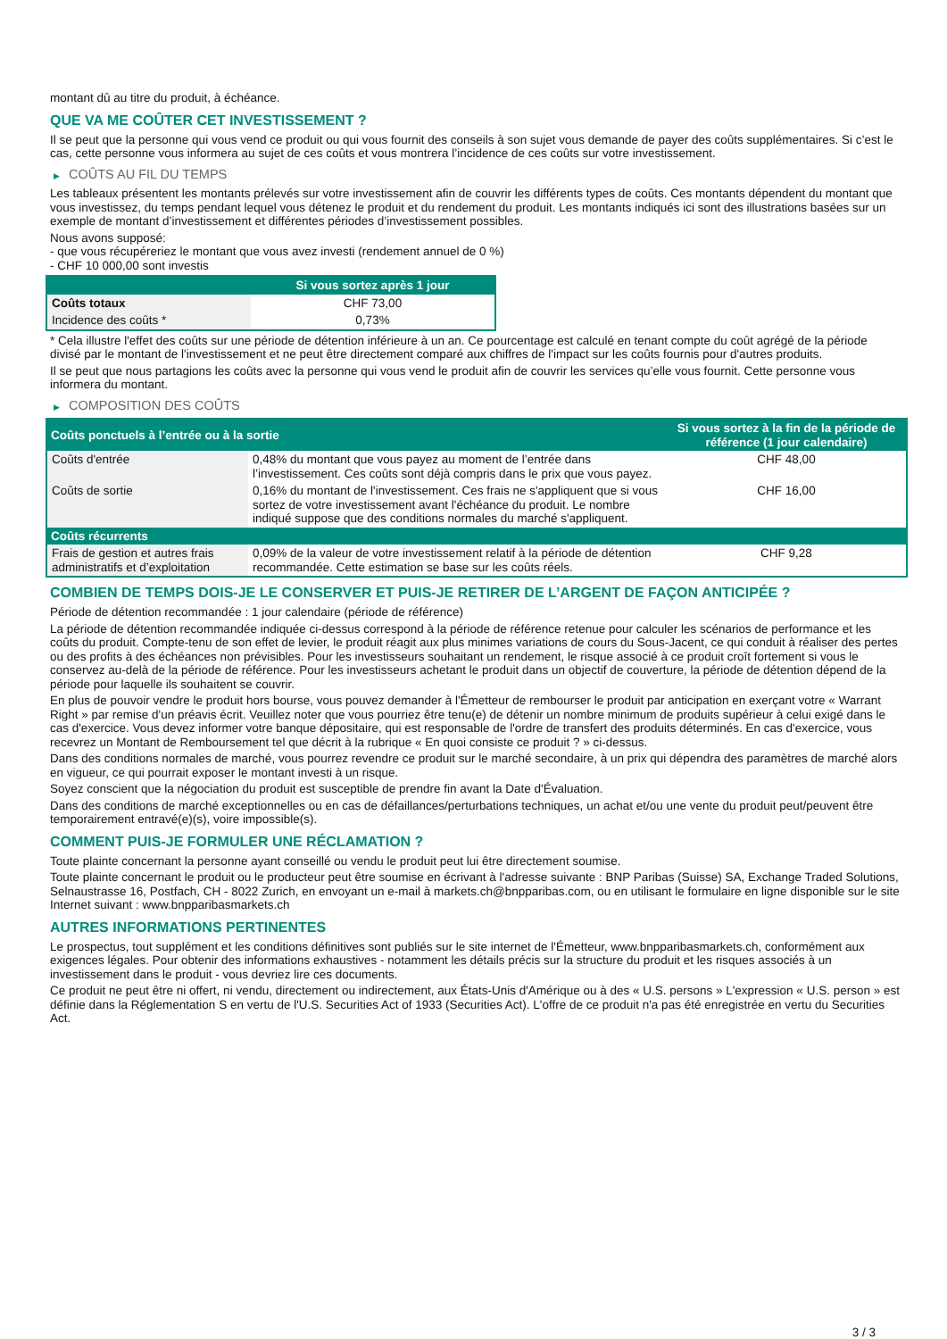montant dû au titre du produit, à échéance.
QUE VA ME COÛTER CET INVESTISSEMENT ?
Il se peut que la personne qui vous vend ce produit ou qui vous fournit des conseils à son sujet vous demande de payer des coûts supplémentaires. Si c’est le cas, cette personne vous informera au sujet de ces coûts et vous montrera l’incidence de ces coûts sur votre investissement.
▶ COÛTS AU FIL DU TEMPS
Les tableaux présentent les montants prélevés sur votre investissement afin de couvrir les différents types de coûts. Ces montants dépendent du montant que vous investissez, du temps pendant lequel vous détenez le produit et du rendement du produit. Les montants indiqués ici sont des illustrations basées sur un exemple de montant d’investissement et différentes périodes d’investissement possibles.
Nous avons supposé:
- que vous récupéreriez le montant que vous avez investi (rendement annuel de 0 %)
- CHF 10 000,00 sont investis
| | Si vous sortez après 1 jour |
| --- | --- |
| Coûts totaux | CHF 73,00 |
| Incidence des coûts * | 0,73% |
* Cela illustre l'effet des coûts sur une période de détention inférieure à un an. Ce pourcentage est calculé en tenant compte du coût agrégé de la période divisé par le montant de l'investissement et ne peut être directement comparé aux chiffres de l'impact sur les coûts fournis pour d'autres produits.
Il se peut que nous partagions les coûts avec la personne qui vous vend le produit afin de couvrir les services qu’elle vous fournit. Cette personne vous informera du montant.
▶ COMPOSITION DES COÛTS
| Coûts ponctuels à l’entrée ou à la sortie | | Si vous sortez à la fin de la période de référence (1 jour calendaire) |
| --- | --- | --- |
| Coûts d'entrée | 0,48% du montant que vous payez au moment de l’entrée dans l’investissement. Ces coûts sont déjà compris dans le prix que vous payez. | CHF 48,00 |
| Coûts de sortie | 0,16% du montant de l'investissement. Ces frais ne s'appliquent que si vous sortez de votre investissement avant l'échéance du produit. Le nombre indiqué suppose que des conditions normales du marché s'appliquent. | CHF 16,00 |
| Coûts récurrents | | |
| Frais de gestion et autres frais administratifs et d’exploitation | 0,09% de la valeur de votre investissement relatif à la période de détention recommandée. Cette estimation se base sur les coûts réels. | CHF 9,28 |
COMBIEN DE TEMPS DOIS-JE LE CONSERVER ET PUIS-JE RETIRER DE L’ARGENT DE FAÇON ANTICIPÉE ?
Période de détention recommandée : 1 jour calendaire (période de référence)
La période de détention recommandée indiquée ci-dessus correspond à la période de référence retenue pour calculer les scénarios de performance et les coûts du produit. Compte-tenu de son effet de levier, le produit réagit aux plus minimes variations de cours du Sous-Jacent, ce qui conduit à réaliser des pertes ou des profits à des échéances non prévisibles. Pour les investisseurs souhaitant un rendement, le risque associé à ce produit croît fortement si vous le conservez au-delà de la période de référence. Pour les investisseurs achetant le produit dans un objectif de couverture, la période de détention dépend de la période pour laquelle ils souhaitent se couvrir.
En plus de pouvoir vendre le produit hors bourse, vous pouvez demander à l'Émetteur de rembourser le produit par anticipation en exerçant votre « Warrant Right » par remise d'un préavis écrit. Veuillez noter que vous pourriez être tenu(e) de détenir un nombre minimum de produits supérieur à celui exigé dans le cas d'exercice. Vous devez informer votre banque dépositaire, qui est responsable de l'ordre de transfert des produits déterminés. En cas d'exercice, vous recevrez un Montant de Remboursement tel que décrit à la rubrique « En quoi consiste ce produit ? » ci-dessus.
Dans des conditions normales de marché, vous pourrez revendre ce produit sur le marché secondaire, à un prix qui dépendra des paramètres de marché alors en vigueur, ce qui pourrait exposer le montant investi à un risque.
Soyez conscient que la négociation du produit est susceptible de prendre fin avant la Date d'Évaluation.
Dans des conditions de marché exceptionnelles ou en cas de défaillances/perturbations techniques, un achat et/ou une vente du produit peut/peuvent être temporairement entravé(e)(s), voire impossible(s).
COMMENT PUIS-JE FORMULER UNE RÉCLAMATION ?
Toute plainte concernant la personne ayant conseillé ou vendu le produit peut lui être directement soumise.
Toute plainte concernant le produit ou le producteur peut être soumise en écrivant à l'adresse suivante : BNP Paribas (Suisse) SA, Exchange Traded Solutions, Selnaustrasse 16, Postfach, CH - 8022 Zurich, en envoyant un e-mail à markets.ch@bnpparibas.com, ou en utilisant le formulaire en ligne disponible sur le site Internet suivant : www.bnpparibasmarkets.ch
AUTRES INFORMATIONS PERTINENTES
Le prospectus, tout supplément et les conditions définitives sont publiés sur le site internet de l'Émetteur, www.bnpparibasmarkets.ch, conformément aux exigences légales. Pour obtenir des informations exhaustives - notamment les détails précis sur la structure du produit et les risques associés à un investissement dans le produit - vous devriez lire ces documents.
Ce produit ne peut être ni offert, ni vendu, directement ou indirectement, aux États-Unis d'Amérique ou à des « U.S. persons » L'expression « U.S. person » est définie dans la Réglementation S en vertu de l'U.S. Securities Act of 1933 (Securities Act). L'offre de ce produit n'a pas été enregistrée en vertu du Securities Act.
3 / 3